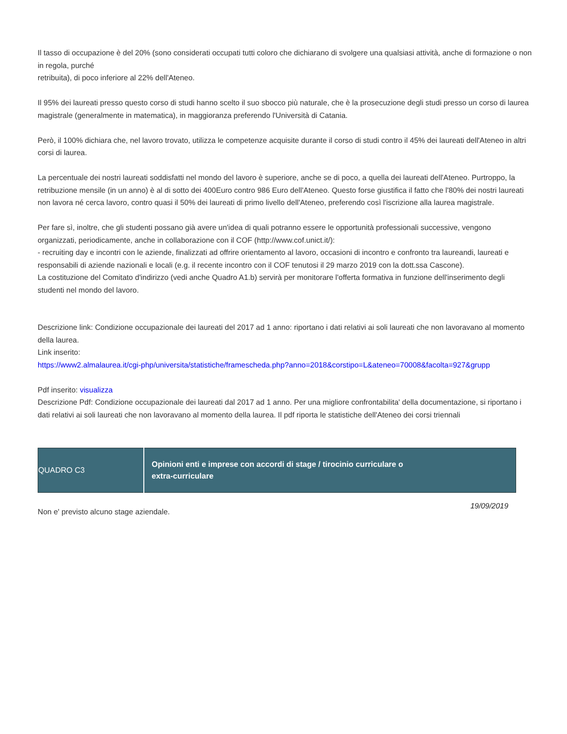Il tasso di occupazione è del 20% (sono considerati occupati tutti coloro che dichiarano di svolgere una qualsiasi attività, anche di formazione o non in regola, purché
retribuita), di poco inferiore al 22% dell'Ateneo.
Il 95% dei laureati presso questo corso di studi hanno scelto il suo sbocco più naturale, che è la prosecuzione degli studi presso un corso di laurea magistrale (generalmente in matematica), in maggioranza preferendo l'Università di Catania.
Però, il 100% dichiara che, nel lavoro trovato, utilizza le competenze acquisite durante il corso di studi contro il 45% dei laureati dell'Ateneo in altri corsi di laurea.
La percentuale dei nostri laureati soddisfatti nel mondo del lavoro è superiore, anche se di poco, a quella dei laureati dell'Ateneo. Purtroppo, la retribuzione mensile (in un anno) è al di sotto dei 400Euro contro 986 Euro dell'Ateneo. Questo forse giustifica il fatto che l'80% dei nostri laureati non lavora né cerca lavoro, contro quasi il 50% dei laureati di primo livello dell'Ateneo, preferendo così l'iscrizione alla laurea magistrale.
Per fare sì, inoltre, che gli studenti possano già avere un'idea di quali potranno essere le opportunità professionali successive, vengono organizzati, periodicamente, anche in collaborazione con il COF (http://www.cof.unict.it/):
- recruiting day e incontri con le aziende, finalizzati ad offrire orientamento al lavoro, occasioni di incontro e confronto tra laureandi, laureati e responsabili di aziende nazionali e locali (e.g. il recente incontro con il COF tenutosi il 29 marzo 2019 con la dott.ssa Cascone).
La costituzione del Comitato d'indirizzo (vedi anche Quadro A1.b) servirà per monitorare l'offerta formativa in funzione dell'inserimento degli studenti nel mondo del lavoro.
Descrizione link: Condizione occupazionale dei laureati del 2017 ad 1 anno: riportano i dati relativi ai soli laureati che non lavoravano al momento della laurea.
Link inserito:
https://www2.almalaurea.it/cgi-php/universita/statistiche/framescheda.php?anno=2018&corstipo=L&ateneo=70008&facolta=927&grupp
Pdf inserito: visualizza
Descrizione Pdf: Condizione occupazionale dei laureati dal 2017 ad 1 anno. Per una migliore confrontabilita' della documentazione, si riportano i dati relativi ai soli laureati che non lavoravano al momento della laurea. Il pdf riporta le statistiche dell'Ateneo dei corsi triennali
| QUADRO C3 | Opinioni enti e imprese con accordi di stage / tirocinio curriculare o extra-curriculare |
Non e' previsto alcuno stage aziendale.
19/09/2019